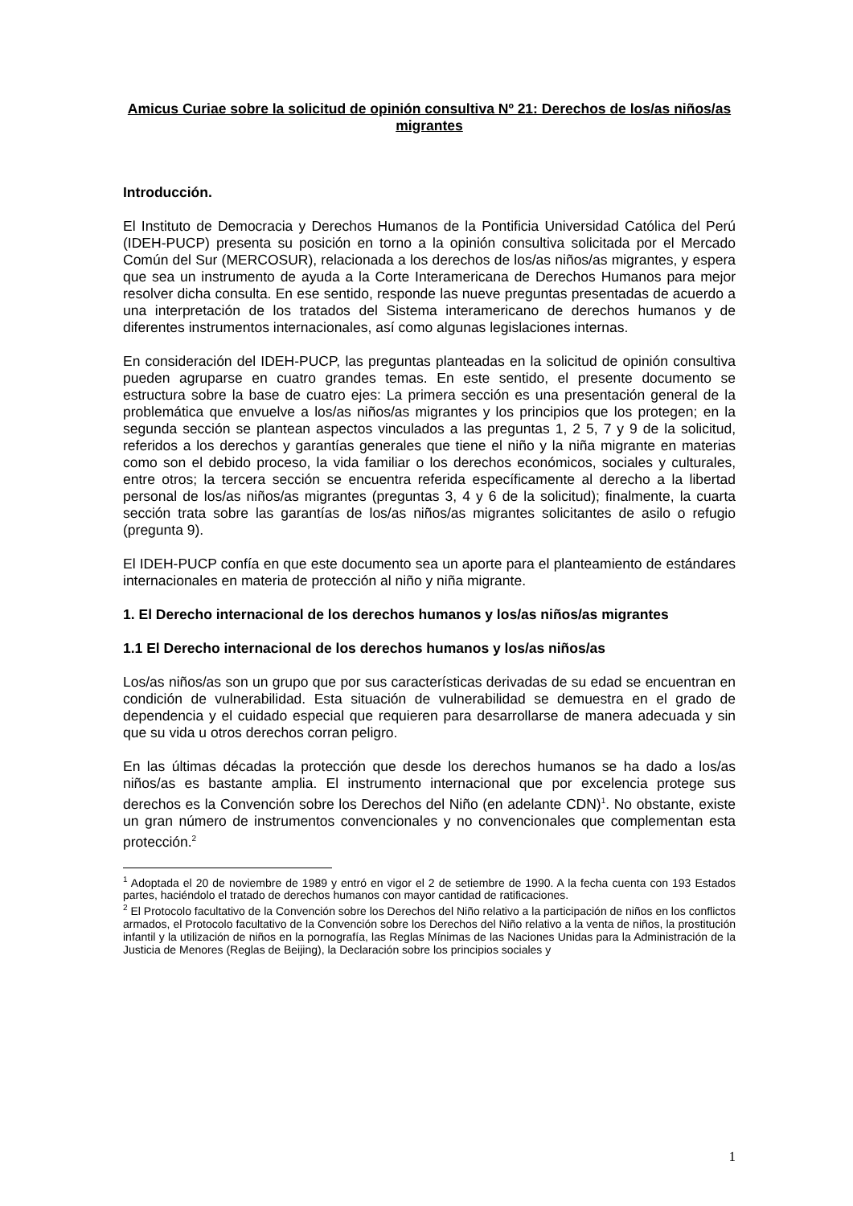Amicus Curiae sobre la solicitud de opinión consultiva Nº 21: Derechos de los/as niños/as migrantes
Introducción.
El Instituto de Democracia y Derechos Humanos de la Pontificia Universidad Católica del Perú (IDEH-PUCP) presenta su posición en torno a la opinión consultiva solicitada por el Mercado Común del Sur (MERCOSUR), relacionada a los derechos de los/as niños/as migrantes, y espera que sea un instrumento de ayuda a la Corte Interamericana de Derechos Humanos para mejor resolver dicha consulta. En ese sentido, responde las nueve preguntas presentadas de acuerdo a una interpretación de los tratados del Sistema interamericano de derechos humanos y de diferentes instrumentos internacionales, así como algunas legislaciones internas.
En consideración del IDEH-PUCP, las preguntas planteadas en la solicitud de opinión consultiva pueden agruparse en cuatro grandes temas. En este sentido, el presente documento se estructura sobre la base de cuatro ejes: La primera sección es una presentación general de la problemática que envuelve a los/as niños/as migrantes y los principios que los protegen; en la segunda sección se plantean aspectos vinculados a las preguntas 1, 2 5, 7 y 9 de la solicitud, referidos a los derechos y garantías generales que tiene el niño y la niña migrante en materias como son el debido proceso, la vida familiar o los derechos económicos, sociales y culturales, entre otros; la tercera sección se encuentra referida específicamente al derecho a la libertad personal de los/as niños/as migrantes (preguntas 3, 4 y 6 de la solicitud); finalmente, la cuarta sección trata sobre las garantías de los/as niños/as migrantes solicitantes de asilo o refugio (pregunta 9).
El IDEH-PUCP confía en que este documento sea un aporte para el planteamiento de estándares internacionales en materia de protección al niño y niña migrante.
1. El Derecho internacional de los derechos humanos y los/as niños/as migrantes
1.1 El Derecho internacional de los derechos humanos y los/as niños/as
Los/as niños/as son un grupo que por sus características derivadas de su edad se encuentran en condición de vulnerabilidad. Esta situación de vulnerabilidad se demuestra en el grado de dependencia y el cuidado especial que requieren para desarrollarse de manera adecuada y sin que su vida u otros derechos corran peligro.
En las últimas décadas la protección que desde los derechos humanos se ha dado a los/as niños/as es bastante amplia. El instrumento internacional que por excelencia protege sus derechos es la Convención sobre los Derechos del Niño (en adelante CDN)<sup>1</sup>. No obstante, existe un gran número de instrumentos convencionales y no convencionales que complementan esta protección.<sup>2</sup>
<sup>1</sup> Adoptada el 20 de noviembre de 1989 y entró en vigor el 2 de setiembre de 1990. A la fecha cuenta con 193 Estados partes, haciéndolo el tratado de derechos humanos con mayor cantidad de ratificaciones.
<sup>2</sup> El Protocolo facultativo de la Convención sobre los Derechos del Niño relativo a la participación de niños en los conflictos armados, el Protocolo facultativo de la Convención sobre los Derechos del Niño relativo a la venta de niños, la prostitución infantil y la utilización de niños en la pornografía, las Reglas Mínimas de las Naciones Unidas para la Administración de la Justicia de Menores (Reglas de Beijing), la Declaración sobre los principios sociales y
1